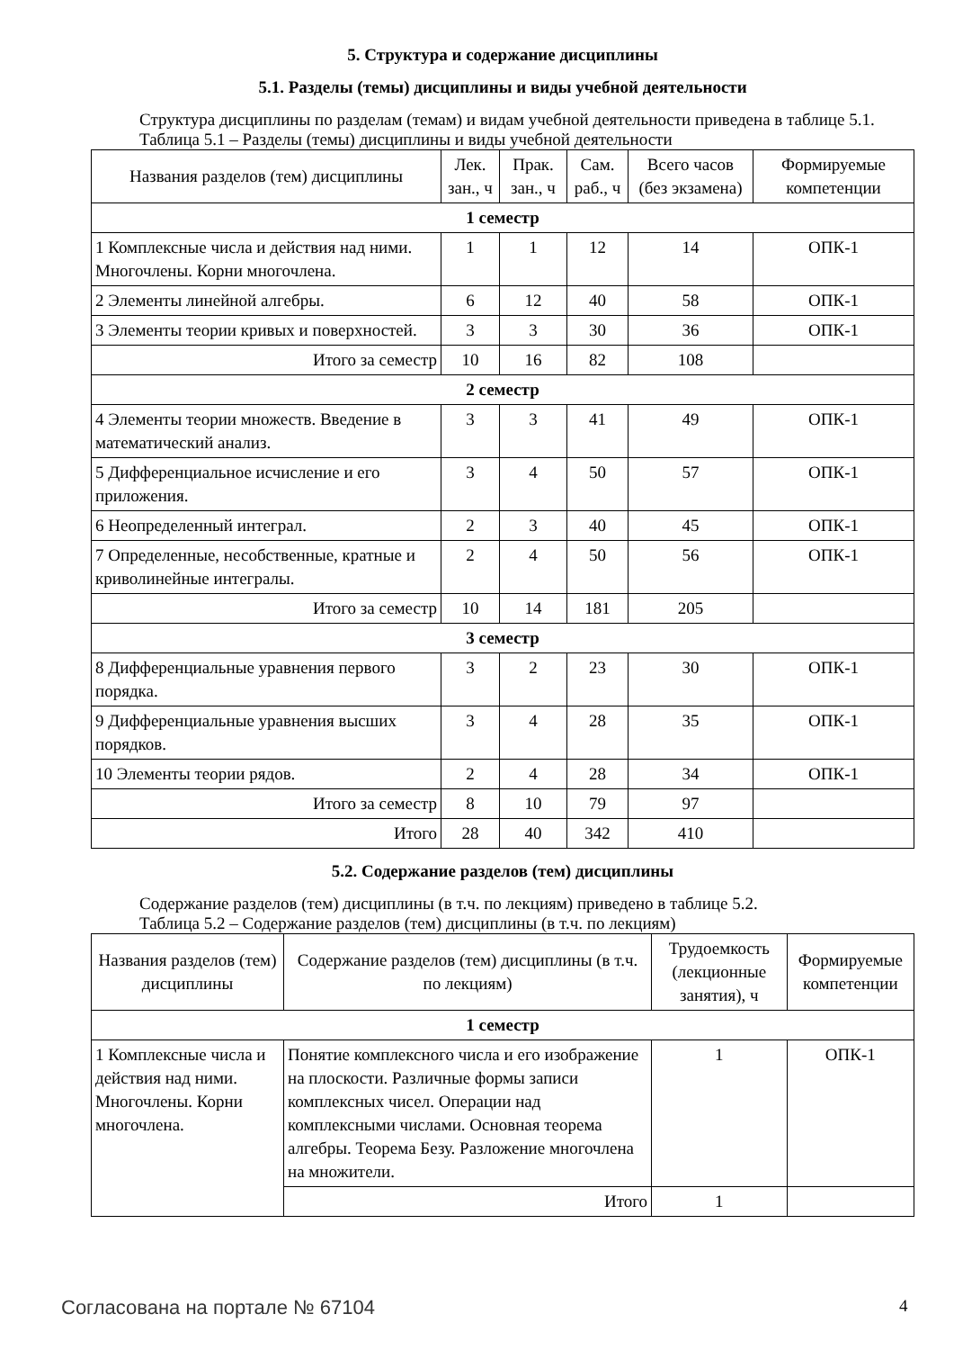5. Структура и содержание дисциплины
5.1. Разделы (темы) дисциплины и виды учебной деятельности
Структура дисциплины по разделам (темам) и видам учебной деятельности приведена в таблице 5.1.
Таблица 5.1 – Разделы (темы) дисциплины и виды учебной деятельности
| Названия разделов (тем) дисциплины | Лек. зан., ч | Прак. зан., ч | Сам. раб., ч | Всего часов (без экзамена) | Формируемые компетенции |
| --- | --- | --- | --- | --- | --- |
| 1 семестр | | | | | |
| 1 Комплексные числа и действия над ними. Многочлены. Корни многочлена. | 1 | 1 | 12 | 14 | ОПК-1 |
| 2 Элементы линейной алгебры. | 6 | 12 | 40 | 58 | ОПК-1 |
| 3 Элементы теории кривых и поверхностей. | 3 | 3 | 30 | 36 | ОПК-1 |
| Итого за семестр | 10 | 16 | 82 | 108 | |
| 2 семестр | | | | | |
| 4 Элементы теории множеств. Введение в математический анализ. | 3 | 3 | 41 | 49 | ОПК-1 |
| 5 Дифференциальное исчисление и его приложения. | 3 | 4 | 50 | 57 | ОПК-1 |
| 6 Неопределенный интеграл. | 2 | 3 | 40 | 45 | ОПК-1 |
| 7 Определенные, несобственные, кратные и криволинейные интегралы. | 2 | 4 | 50 | 56 | ОПК-1 |
| Итого за семестр | 10 | 14 | 181 | 205 | |
| 3 семестр | | | | | |
| 8 Дифференциальные уравнения первого порядка. | 3 | 2 | 23 | 30 | ОПК-1 |
| 9 Дифференциальные уравнения высших порядков. | 3 | 4 | 28 | 35 | ОПК-1 |
| 10 Элементы теории рядов. | 2 | 4 | 28 | 34 | ОПК-1 |
| Итого за семестр | 8 | 10 | 79 | 97 | |
| Итого | 28 | 40 | 342 | 410 | |
5.2. Содержание разделов (тем) дисциплины
Содержание разделов (тем) дисциплины (в т.ч. по лекциям) приведено в таблице 5.2.
Таблица 5.2 – Содержание разделов (тем) дисциплины (в т.ч. по лекциям)
| Названия разделов (тем) дисциплины | Содержание разделов (тем) дисциплины (в т.ч. по лекциям) | Трудоемкость (лекционные занятия), ч | Формируемые компетенции |
| --- | --- | --- | --- |
| 1 семестр | | | |
| 1 Комплексные числа и действия над ними. Многочлены. Корни многочлена. | Понятие комплексного числа и его изображение на плоскости. Различные формы записи комплексных чисел. Операции над комплексными числами. Основная теорема алгебры. Теорема Безу. Разложение многочлена на множители. | 1 | ОПК-1 |
| | Итого | 1 | |
Согласована на портале № 67104 4